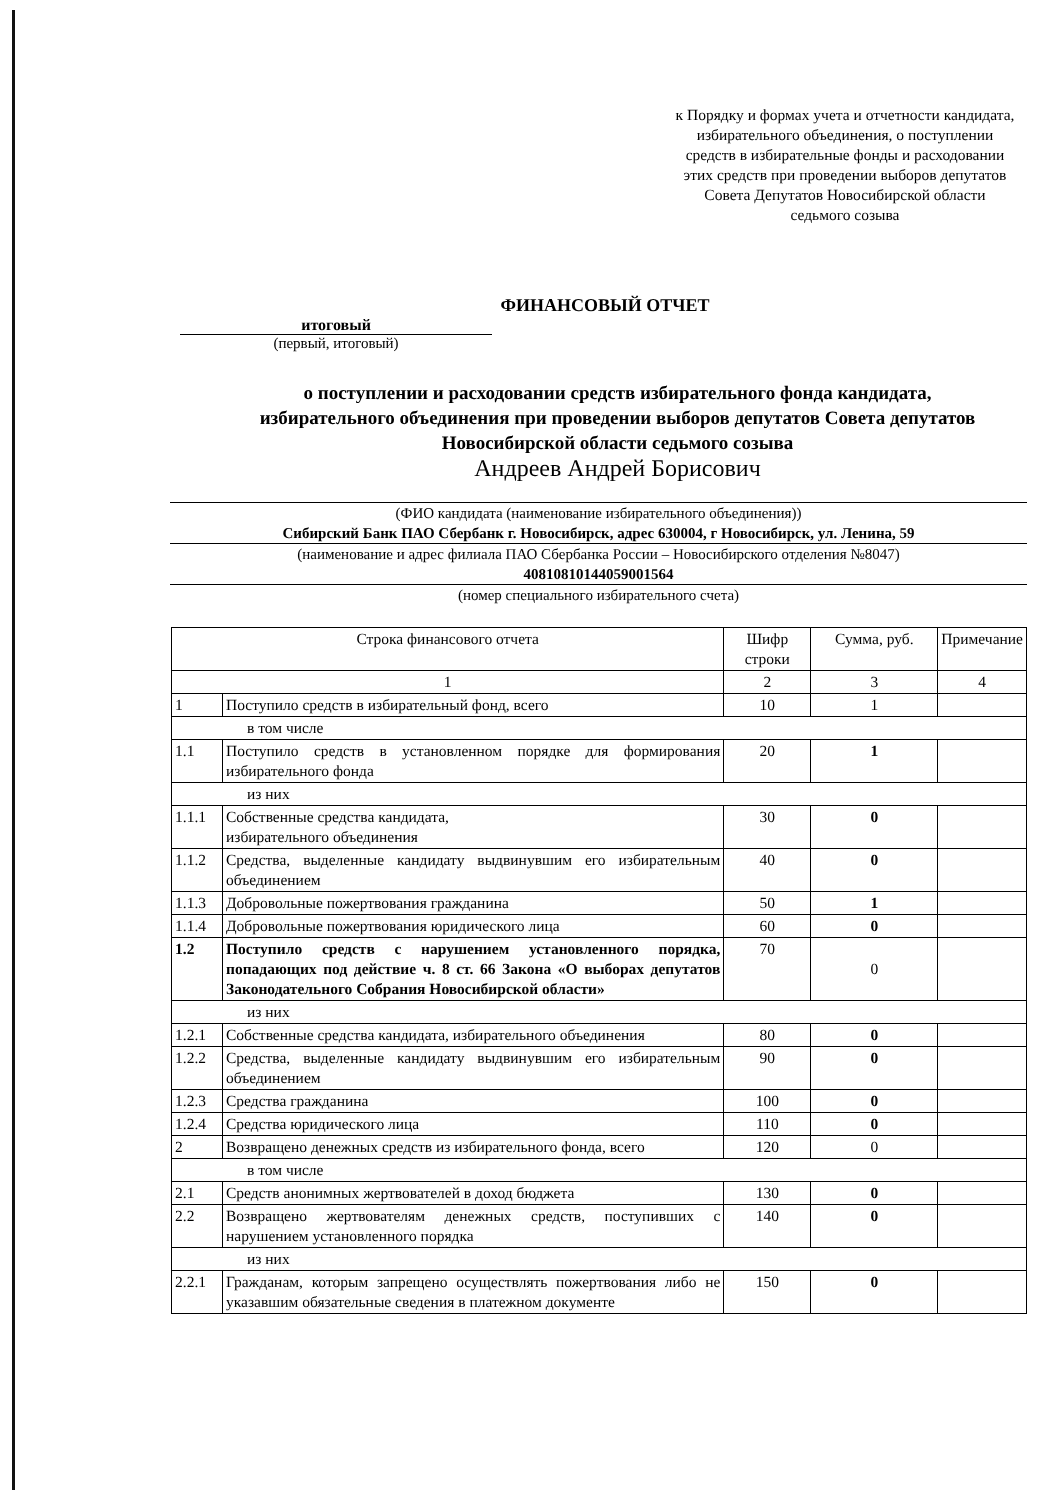к Порядку и формах учета и отчетности кандидата, избирательного объединения, о поступлении средств в избирательные фонды и расходовании этих средств при проведении выборов депутатов Совета Депутатов Новосибирской области седьмого созыва
ФИНАНСОВЫЙ ОТЧЕТ
итоговый
(первый, итоговый)
о поступлении и расходовании средств избирательного фонда кандидата,
избирательного объединения при проведении выборов депутатов Совета депутатов
Новосибирской области седьмого созыва
Андреев Андрей Борисович
(ФИО кандидата (наименование избирательного объединения))
Сибирский Банк ПАО Сбербанк г. Новосибирск, адрес 630004, г Новосибирск, ул. Ленина, 59
(наименование и адрес филиала ПАО Сбербанка России – Новосибирского отделения №8047)
40810810144059001564
(номер специального избирательного счета)
| Строка финансового отчета | | Шифр строки | Сумма, руб. | Примечание |
| --- | --- | --- | --- | --- |
| 1 | | 2 | 3 | 4 |
| 1 | Поступило средств в избирательный фонд, всего | 10 | 1 | |
| в том числе | | | | |
| 1.1 | Поступило средств в установленном порядке для формирования избирательного фонда | 20 | 1 | |
| из них | | | | |
| 1.1.1 | Собственные средства кандидата, избирательного объединения | 30 | 0 | |
| 1.1.2 | Средства, выделенные кандидату выдвинувшим его избирательным объединением | 40 | 0 | |
| 1.1.3 | Добровольные пожертвования гражданина | 50 | 1 | |
| 1.1.4 | Добровольные пожертвования юридического лица | 60 | 0 | |
| 1.2 | Поступило средств с нарушением установленного порядка, попадающих под действие ч. 8 ст. 66 Закона «О выборах депутатов Законодательного Собрания Новосибирской области» | 70 | 0 | |
| из них | | | | |
| 1.2.1 | Собственные средства кандидата, избирательного объединения | 80 | 0 | |
| 1.2.2 | Средства, выделенные кандидату выдвинувшим его избирательным объединением | 90 | 0 | |
| 1.2.3 | Средства гражданина | 100 | 0 | |
| 1.2.4 | Средства юридического лица | 110 | 0 | |
| 2 | Возвращено денежных средств из избирательного фонда, всего | 120 | 0 | |
| в том числе | | | | |
| 2.1 | Средств анонимных жертвователей в доход бюджета | 130 | 0 | |
| 2.2 | Возвращено жертвователям денежных средств, поступивших с нарушением установленного порядка | 140 | 0 | |
| из них | | | | |
| 2.2.1 | Гражданам, которым запрещено осуществлять пожертвования либо не указавшим обязательные сведения в платежном документе | 150 | 0 | |